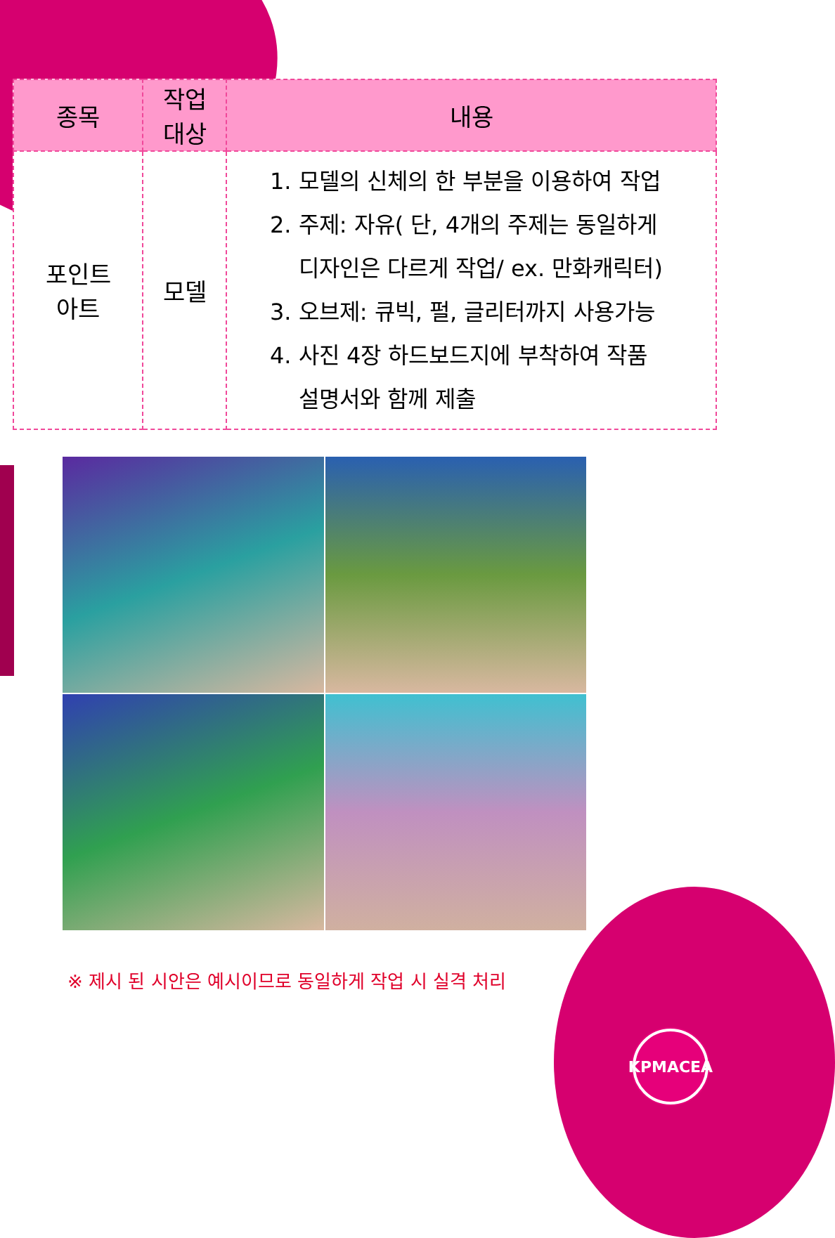| 종목 | 작업 대상 | 내용 |
| --- | --- | --- |
| 포인트 아트 | 모델 | 1. 모델의 신체의 한 부분을 이용하여 작업 2. 주제: 자유( 단, 4개의 주제는 동일하게 디자인은 다르게 작업/ ex. 만화캐릭터) 3. 오브제: 큐빅, 펄, 글리터까지 사용가능 4. 사진 4장 하드보드지에 부착하여 작품 설명서와 함께 제출 |
※ 제시 된 시안은 예시이므로 동일하게 작업 시 실격 처리
KPMACEA